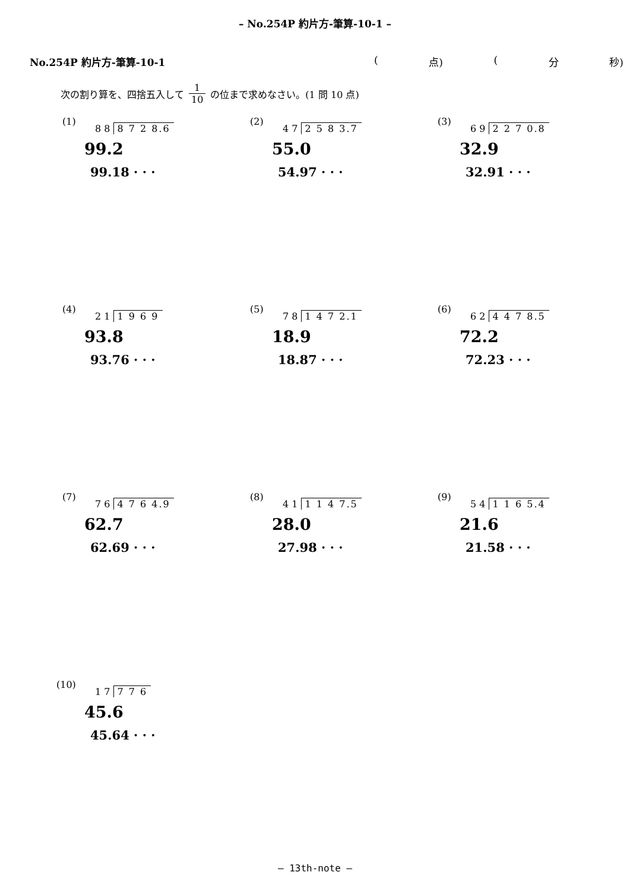– No.254P 約片方-筆算-10-1 –
No.254P 約片方-筆算-10-1 (点) (分 秒)
次の割り算を、四捨五入して 1 10 の位まで求めなさい。(1 問 10 点)
(1)
8 8 8 7 2 8.6
99.2
99.18 · · ·
(2)
4 7 2 5 8 3.7
55.0
54.97 · · ·
(3)
6 9 2 2 7 0.8
32.9
32.91 · · ·
(4)
2 1 1 9 6 9
93.8
93.76 · · ·
(5)
7 8 1 4 7 2.1
18.9
18.87 · · ·
(6)
6 2 4 4 7 8.5
72.2
72.23 · · ·
(7)
7 6 4 7 6 4.9
62.7
62.69 · · ·
(8)
4 1 1 1 4 7.5
28.0
27.98 · · ·
(9)
5 4 1 1 6 5.4
21.6
21.58 · · ·
(10)
1 7 7 7 6
45.6
45.64 · · ·
– 13th-note –